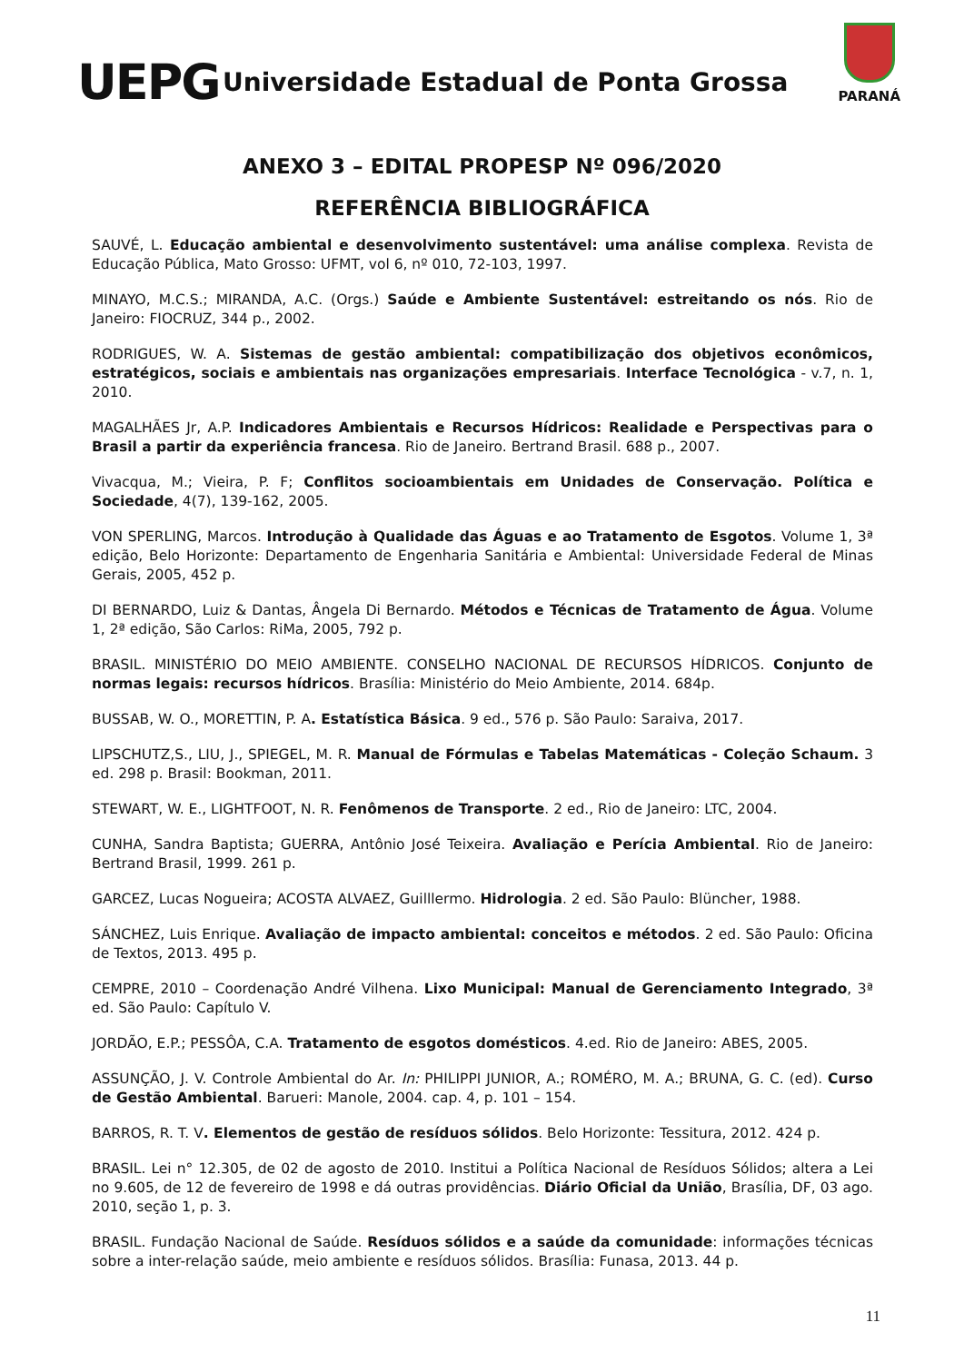UEPG
Universidade Estadual de Ponta Grossa
PARANÁ
ANEXO 3 – EDITAL PROPESP Nº 096/2020
REFERÊNCIA BIBLIOGRÁFICA
SAUVÉ, L. Educação ambiental e desenvolvimento sustentável: uma análise complexa. Revista de Educação Pública, Mato Grosso: UFMT, vol 6, nº 010, 72-103, 1997.
MINAYO, M.C.S.; MIRANDA, A.C. (Orgs.) Saúde e Ambiente Sustentável: estreitando os nós. Rio de Janeiro: FIOCRUZ, 344 p., 2002.
RODRIGUES, W. A. Sistemas de gestão ambiental: compatibilização dos objetivos econômicos, estratégicos, sociais e ambientais nas organizações empresariais. Interface Tecnológica - v.7, n. 1, 2010.
MAGALHÃES Jr, A.P. Indicadores Ambientais e Recursos Hídricos: Realidade e Perspectivas para o Brasil a partir da experiência francesa. Rio de Janeiro. Bertrand Brasil. 688 p., 2007.
Vivacqua, M.; Vieira, P. F; Conflitos socioambientais em Unidades de Conservação. Política e Sociedade, 4(7), 139-162, 2005.
VON SPERLING, Marcos. Introdução à Qualidade das Águas e ao Tratamento de Esgotos. Volume 1, 3ª edição, Belo Horizonte: Departamento de Engenharia Sanitária e Ambiental: Universidade Federal de Minas Gerais, 2005, 452 p.
DI BERNARDO, Luiz & Dantas, Ângela Di Bernardo. Métodos e Técnicas de Tratamento de Água. Volume 1, 2ª edição, São Carlos: RiMa, 2005, 792 p.
BRASIL. MINISTÉRIO DO MEIO AMBIENTE. CONSELHO NACIONAL DE RECURSOS HÍDRICOS. Conjunto de normas legais: recursos hídricos. Brasília: Ministério do Meio Ambiente, 2014. 684p.
BUSSAB, W. O., MORETTIN, P. A. Estatística Básica. 9 ed., 576 p. São Paulo: Saraiva, 2017.
LIPSCHUTZ,S., LIU, J., SPIEGEL, M. R. Manual de Fórmulas e Tabelas Matemáticas - Coleção Schaum. 3 ed. 298 p. Brasil: Bookman, 2011.
STEWART, W. E., LIGHTFOOT, N. R. Fenômenos de Transporte. 2 ed., Rio de Janeiro: LTC, 2004.
CUNHA, Sandra Baptista; GUERRA, Antônio José Teixeira. Avaliação e Perícia Ambiental. Rio de Janeiro: Bertrand Brasil, 1999. 261 p.
GARCEZ, Lucas Nogueira; ACOSTA ALVAEZ, Guilllermo. Hidrologia. 2 ed. São Paulo: Blüncher, 1988.
SÁNCHEZ, Luis Enrique. Avaliação de impacto ambiental: conceitos e métodos. 2 ed. São Paulo: Oficina de Textos, 2013. 495 p.
CEMPRE, 2010 – Coordenação André Vilhena. Lixo Municipal: Manual de Gerenciamento Integrado, 3ª ed. São Paulo: Capítulo V.
JORDÃO, E.P.; PESSÔA, C.A. Tratamento de esgotos domésticos. 4.ed. Rio de Janeiro: ABES, 2005.
ASSUNÇÃO, J. V. Controle Ambiental do Ar. In: PHILIPPI JUNIOR, A.; ROMÉRO, M. A.; BRUNA, G. C. (ed). Curso de Gestão Ambiental. Barueri: Manole, 2004. cap. 4, p. 101 – 154.
BARROS, R. T. V. Elementos de gestão de resíduos sólidos. Belo Horizonte: Tessitura, 2012. 424 p.
BRASIL. Lei n° 12.305, de 02 de agosto de 2010. Institui a Política Nacional de Resíduos Sólidos; altera a Lei no 9.605, de 12 de fevereiro de 1998 e dá outras providências. Diário Oficial da União, Brasília, DF, 03 ago. 2010, seção 1, p. 3.
BRASIL. Fundação Nacional de Saúde. Resíduos sólidos e a saúde da comunidade: informações técnicas sobre a inter-relação saúde, meio ambiente e resíduos sólidos. Brasília: Funasa, 2013. 44 p.
11